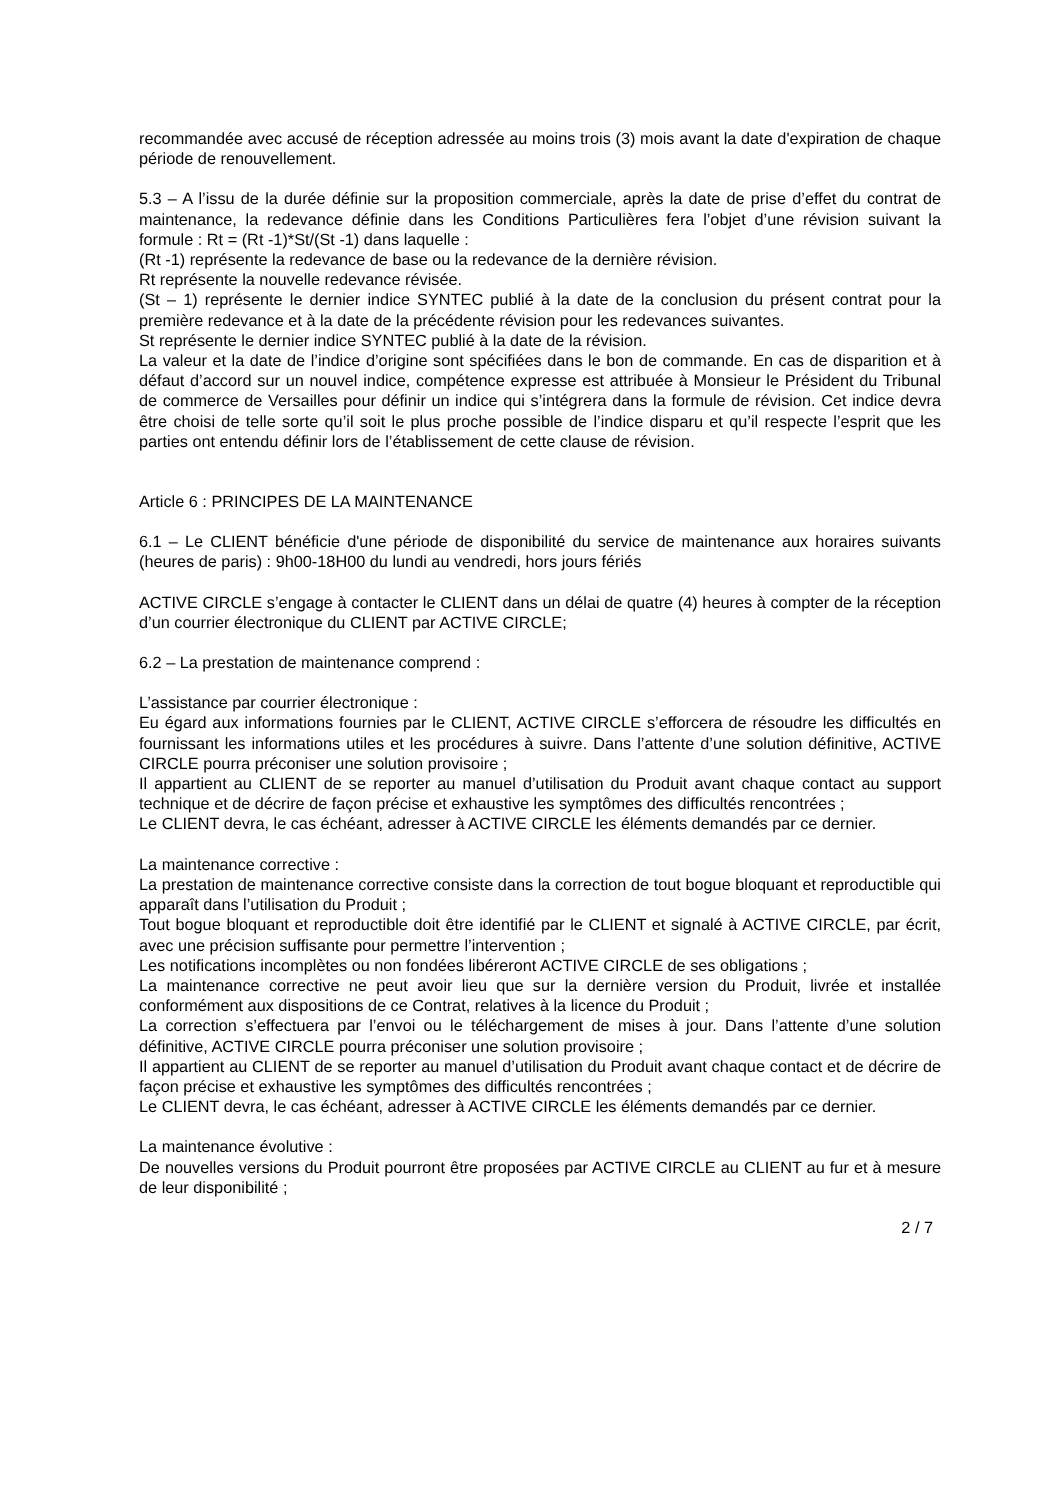recommandée avec accusé de réception adressée au moins trois (3) mois avant la date d'expiration de chaque période de renouvellement.
5.3 – A l’issu de la durée définie sur la proposition commerciale, après la date de prise d’effet du contrat de maintenance, la redevance définie dans les Conditions Particulières fera l’objet d’une révision suivant la formule : Rt = (Rt -1)*St/(St -1) dans laquelle :
(Rt -1) représente la redevance de base ou la redevance de la dernière révision.
Rt représente la nouvelle redevance révisée.
(St – 1) représente le dernier indice SYNTEC publié à la date de la conclusion du présent contrat pour la première redevance et à la date de la précédente révision pour les redevances suivantes.
St représente le dernier indice SYNTEC publié à la date de la révision.
La valeur et la date de l’indice d’origine sont spécifiées dans le bon de commande. En cas de disparition et à défaut d’accord sur un nouvel indice, compétence expresse est attribuée à Monsieur le Président du Tribunal de commerce de Versailles pour définir un indice qui s’intégrera dans la formule de révision. Cet indice devra être choisi de telle sorte qu’il soit le plus proche possible de l’indice disparu et qu’il respecte l’esprit que les parties ont entendu définir lors de l’établissement de cette clause de révision.
Article 6 : PRINCIPES DE LA MAINTENANCE
6.1 – Le CLIENT bénéficie d'une période de disponibilité du service de maintenance aux horaires suivants (heures de paris) : 9h00-18H00 du lundi au vendredi, hors jours fériés
ACTIVE CIRCLE s’engage à contacter le CLIENT dans un délai de quatre (4) heures à compter de la réception d’un courrier électronique du CLIENT par ACTIVE CIRCLE;
6.2 – La prestation de maintenance comprend :
L’assistance par courrier électronique :
Eu égard aux informations fournies par le CLIENT, ACTIVE CIRCLE s’efforcera de résoudre les difficultés en fournissant les informations utiles et les procédures à suivre. Dans l’attente d’une solution définitive, ACTIVE CIRCLE pourra préconiser une solution provisoire ;
Il appartient au CLIENT de se reporter au manuel d’utilisation du Produit avant chaque contact au support technique et de décrire de façon précise et exhaustive les symptômes des difficultés rencontrées ;
Le CLIENT devra, le cas échéant, adresser à ACTIVE CIRCLE les éléments demandés par ce dernier.
La maintenance corrective :
La prestation de maintenance corrective consiste dans la correction de tout bogue bloquant et reproductible qui apparaît dans l’utilisation du Produit ;
Tout bogue bloquant et reproductible doit être identifié par le CLIENT et signalé à ACTIVE CIRCLE, par écrit, avec une précision suffisante pour permettre l’intervention ;
Les notifications incomplètes ou non fondées libéreront ACTIVE CIRCLE de ses obligations ;
La maintenance corrective ne peut avoir lieu que sur la dernière version du Produit, livrée et installée conformément aux dispositions de ce Contrat, relatives à la licence du Produit ;
La correction s’effectuera par l’envoi ou le téléchargement de mises à jour. Dans l’attente d’une solution définitive, ACTIVE CIRCLE pourra préconiser une solution provisoire ;
Il appartient au CLIENT de se reporter au manuel d’utilisation du Produit avant chaque contact et de décrire de façon précise et exhaustive les symptômes des difficultés rencontrées ;
Le CLIENT devra, le cas échéant, adresser à ACTIVE CIRCLE les éléments demandés par ce dernier.
La maintenance évolutive :
De nouvelles versions du Produit pourront être proposées par ACTIVE CIRCLE au CLIENT au fur et à mesure de leur disponibilité ;
2 / 7